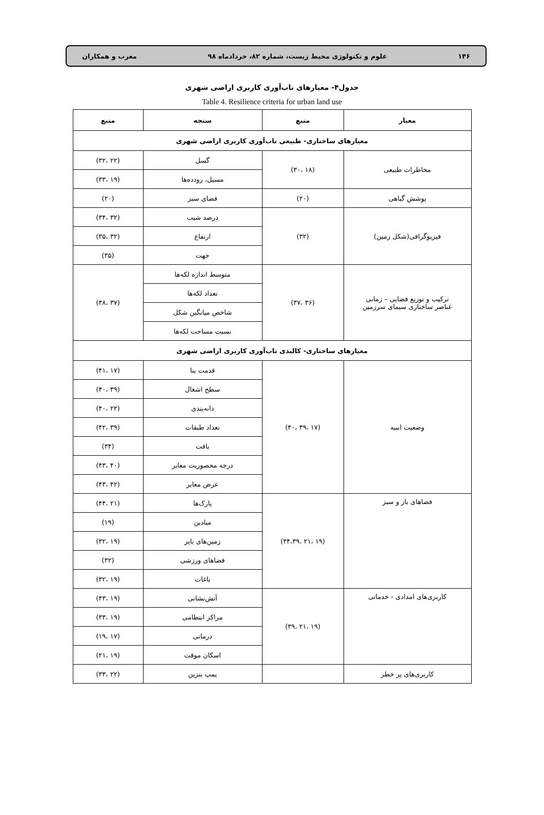۱۴۶ علوم و تکنولوژی محیط زیست، شماره ۸۲، خردادماه ۹۸ معرب و همکاران
جدول۴- معیارهای تاب‌آوری کاربری اراضی شهری
Table 4. Resilience criteria for urban land use
| معیار | منبع | سنجه | منبع |
| --- | --- | --- | --- |
| معیارهای ساختاری- طبیعی تاب‌آوری کاربری اراضی شهری | | | |
| مخاطرات طبیعی | (۱۸ ،۳۰) | گسل | (۲۲ ،۳۲) |
| | | مسیل، رودده‌ها | (۱۹ ،۳۳) |
| پوشش گیاهی | (۲۰) | فضای سبز | (۲۰) |
| فیزیوگرافی(شکل زمین) | (۳۲) | درصد شیب | (۳۲ ،۳۴) |
| | | ارتفاع | (۳۲ ،۳۵) |
| | | جهت | (۳۵) |
| ترکیب و توزیع فضایی – زمانی عناصر ساختاری سیمای سرزمین | (۳۶ ،۳۷) | متوسط اندازه لکه‌ها | (۳۷ ،۳۸) |
| | | تعداد لکه‌ها | |
| | | شاخص میانگین شکل | |
| | | نسبت مساحت لکه‌ها | |
| معیارهای ساختاری- کالبدی تاب‌آوری کاربری اراضی شهری | | | |
| وضعیت ابنیه | (۱۷ ،۳۹ ،۴۰) | قدمت بنا | (۱۷ ،۴۱) |
| | | سطح اشغال | (۳۹ ،۴۰) |
| | | دانه‌بندی | (۲۲ ،۴۰) |
| | | تعداد طبقات | (۳۹ ،۴۲) |
| | | بافت | (۳۴) |
| | | درجه محصوریت معابر | (۴۰ ،۴۳) |
| | | عرض معابر | (۴۲ ،۴۳) |
| فضاهای باز و سبز | (۱۹ ،۲۱ ،۴۴،۳۹) | پارک‌ها | (۲۱ ،۴۴) |
| | | میادین | (۱۹) |
| | | زمین‌های بایر | (۱۹ ،۳۲) |
| | | فضاهای ورزشی | (۳۲) |
| | | باغات | (۱۹ ،۳۲) |
| کاربری‌های امدادی - خدماتی | (۱۹ ،۲۱ ،۳۹) | آتش‌نشانی | (۱۹ ،۴۳) |
| | | مراکز انتظامی | (۱۹ ،۳۳) |
| | | درمانی | (۱۷ ،۱۹) |
| | | اسکان موقت | (۱۹ ،۲۱) |
| کاربری‌های پر خطر | | پمپ بنزین | (۲۲ ،۳۳) |